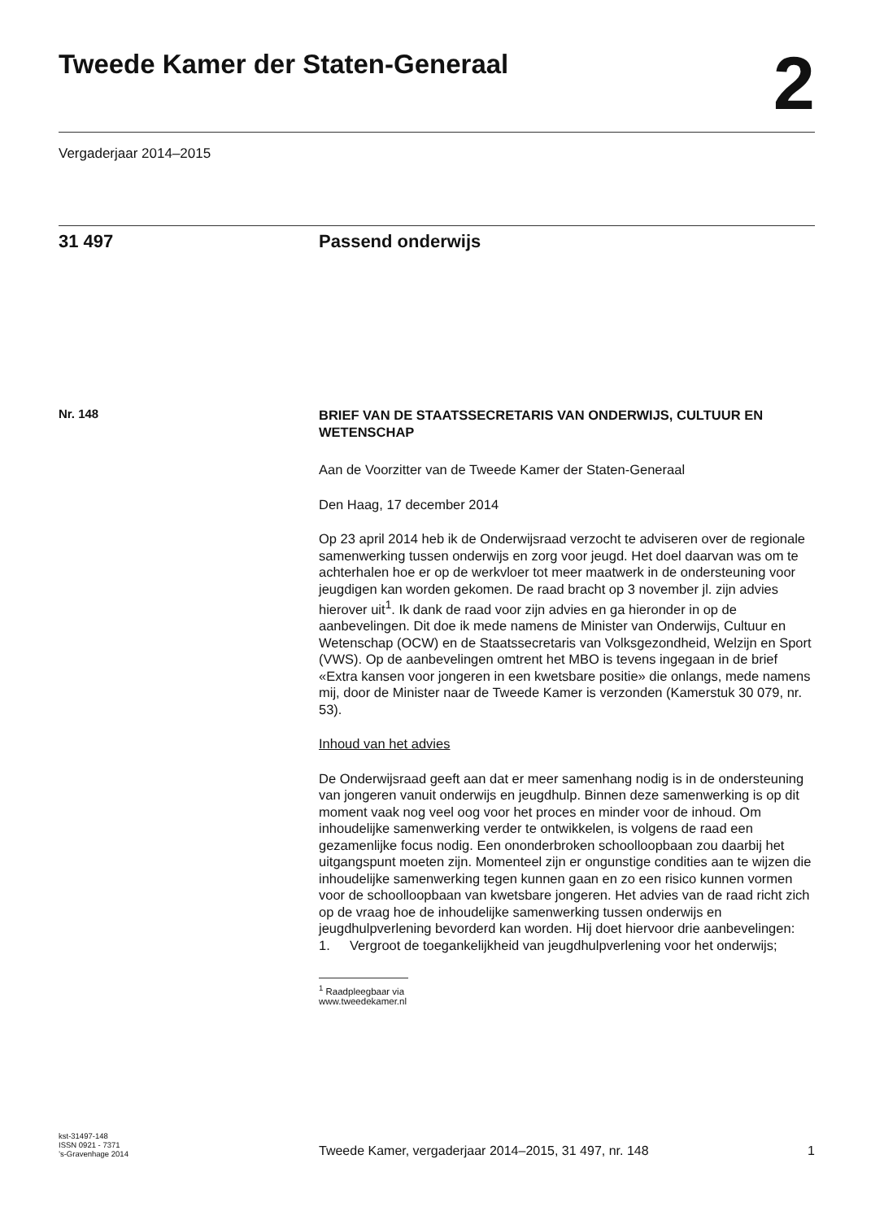Tweede Kamer der Staten-Generaal
2
Vergaderjaar 2014–2015
31 497 Passend onderwijs
Nr. 148
BRIEF VAN DE STAATSSECRETARIS VAN ONDERWIJS, CULTUUR EN WETENSCHAP
Aan de Voorzitter van de Tweede Kamer der Staten-Generaal
Den Haag, 17 december 2014
Op 23 april 2014 heb ik de Onderwijsraad verzocht te adviseren over de regionale samenwerking tussen onderwijs en zorg voor jeugd. Het doel daarvan was om te achterhalen hoe er op de werkvloer tot meer maatwerk in de ondersteuning voor jeugdigen kan worden gekomen. De raad bracht op 3 november jl. zijn advies hierover uit<sup>1</sup>. Ik dank de raad voor zijn advies en ga hieronder in op de aanbevelingen. Dit doe ik mede namens de Minister van Onderwijs, Cultuur en Wetenschap (OCW) en de Staatssecretaris van Volksgezondheid, Welzijn en Sport (VWS). Op de aanbevelingen omtrent het MBO is tevens ingegaan in de brief «Extra kansen voor jongeren in een kwetsbare positie» die onlangs, mede namens mij, door de Minister naar de Tweede Kamer is verzonden (Kamerstuk 30 079, nr. 53).
Inhoud van het advies
De Onderwijsraad geeft aan dat er meer samenhang nodig is in de ondersteuning van jongeren vanuit onderwijs en jeugdhulp. Binnen deze samenwerking is op dit moment vaak nog veel oog voor het proces en minder voor de inhoud. Om inhoudelijke samenwerking verder te ontwikkelen, is volgens de raad een gezamenlijke focus nodig. Een ononderbroken schoolloopbaan zou daarbij het uitgangspunt moeten zijn. Momenteel zijn er ongunstige condities aan te wijzen die inhoudelijke samenwerking tegen kunnen gaan en zo een risico kunnen vormen voor de schoolloopbaan van kwetsbare jongeren. Het advies van de raad richt zich op de vraag hoe de inhoudelijke samenwerking tussen onderwijs en jeugdhulpverlening bevorderd kan worden. Hij doet hiervoor drie aanbevelingen:
1. Vergroot de toegankelijkheid van jeugdhulpverlening voor het onderwijs;
<sup>1</sup> Raadpleegbaar via www.tweedekamer.nl
kst-31497-148
ISSN 0921 - 7371
’s-Gravenhage 2014
Tweede Kamer, vergaderjaar 2014–2015, 31 497, nr. 148
1